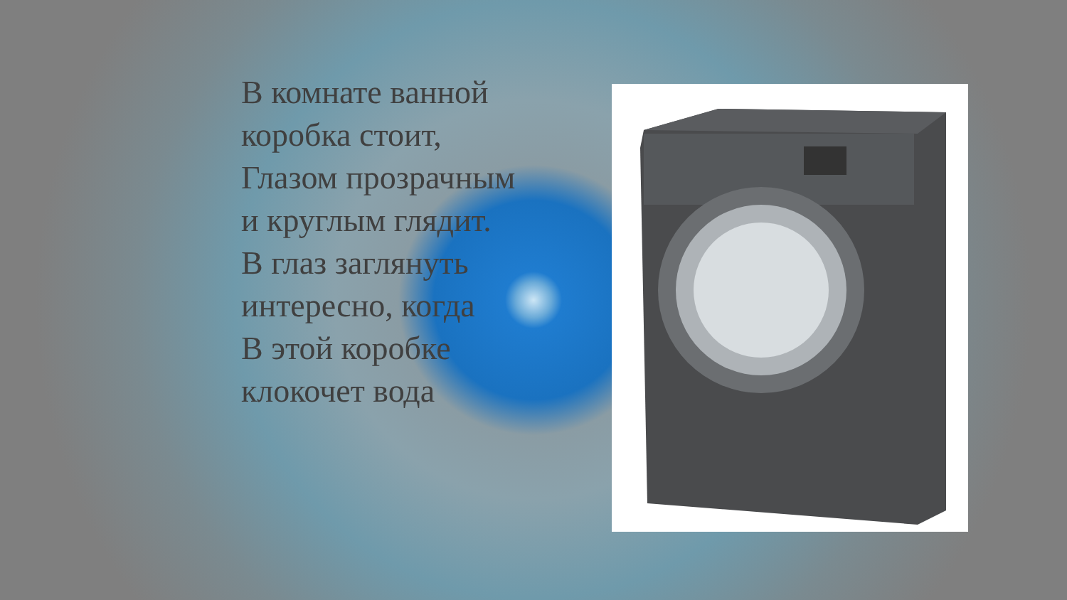В комнате ванной коробка стоит,
Глазом прозрачным и круглым глядит.
В глаз заглянуть интересно, когда
В этой коробке клокочет вода